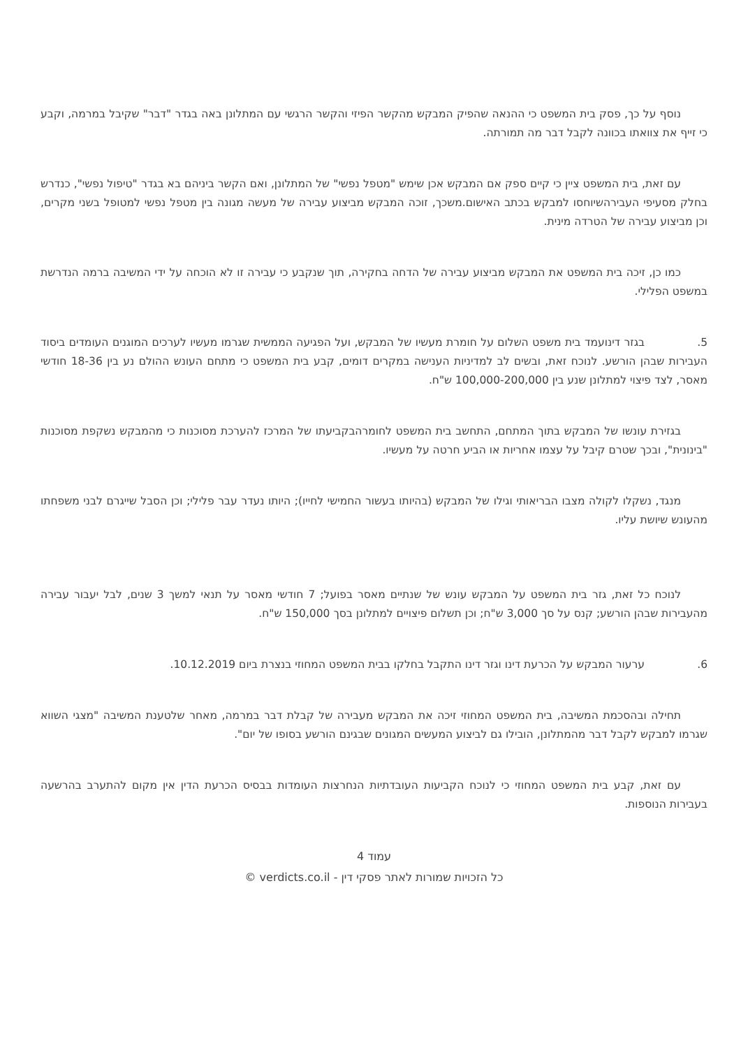נוסף על כך, פסק בית המשפט כי ההנאה שהפיק המבקש מהקשר הפיזי והקשר הרגשי עם המתלונן באה בגדר "דבר" שקיבל במרמה, וקבע כי זייף את צוואתו בכוונה לקבל דבר מה תמורתה.
עם זאת, בית המשפט ציין כי קיים ספק אם המבקש אכן שימש "מטפל נפשי" של המתלונן, ואם הקשר ביניהם בא בגדר "טיפול נפשי", כנדרש בחלק מסעיפי העבירהשיוחסו למבקש בכתב האישום.משכך, זוכה המבקש מביצוע עבירה של מעשה מגונה בין מטפל נפשי למטופל בשני מקרים, וכן מביצוע עבירה של הטרדה מינית.
כמו כן, זיכה בית המשפט את המבקש מביצוע עבירה של הדחה בחקירה, תוך שנקבע כי עבירה זו לא הוכחה על ידי המשיבה ברמה הנדרשת במשפט הפלילי.
5. בגזר דינועמד בית משפט השלום על חומרת מעשיו של המבקש, ועל הפגיעה הממשית שגרמו מעשיו לערכים המוגנים העומדים ביסוד העבירות שבהן הורשע. לנוכח זאת, ובשים לב למדיניות הענישה במקרים דומים, קבע בית המשפט כי מתחם העונש ההולם נע בין 18-36 חודשי מאסר, לצד פיצוי למתלונן שנע בין 100,000-200,000 ש"ח.
בגזירת עונשו של המבקש בתוך המתחם, התחשב בית המשפט לחומרהבקביעתו של המרכז להערכת מסוכנות כי מהמבקש נשקפת מסוכנות "בינונית", ובכך שטרם קיבל על עצמו אחריות או הביע חרטה על מעשיו.
מנגד, נשקלו לקולה מצבו הבריאותי וגילו של המבקש (בהיותו בעשור החמישי לחייו); היותו נעדר עבר פלילי; וכן הסבל שייגרם לבני משפחתו מהעונש שיושת עליו.
לנוכח כל זאת, גזר בית המשפט על המבקש עונש של שנתיים מאסר בפועל; 7 חודשי מאסר על תנאי למשך 3 שנים, לבל יעבור עבירה מהעבירות שבהן הורשע; קנס על סך 3,000 ש"ח; וכן תשלום פיצויים למתלונן בסך 150,000 ש"ח.
6. ערעור המבקש על הכרעת דינו וגזר דינו התקבל בחלקו בבית המשפט המחוזי בנצרת ביום 10.12.2019.
תחילה ובהסכמת המשיבה, בית המשפט המחוזי זיכה את המבקש מעבירה של קבלת דבר במרמה, מאחר שלטענת המשיבה "מצגי השווא שגרמו למבקש לקבל דבר מהמתלונן, הובילו גם לביצוע המעשים המגונים שבגינם הורשע בסופו של יום".
עם זאת, קבע בית המשפט המחוזי כי לנוכח הקביעות העובדתיות הנחרצות העומדות בבסיס הכרעת הדין אין מקום להתערב בהרשעה בעבירות הנוספות.
עמוד 4
כל הזכויות שמורות לאתר פסקי דין - verdicts.co.il ©